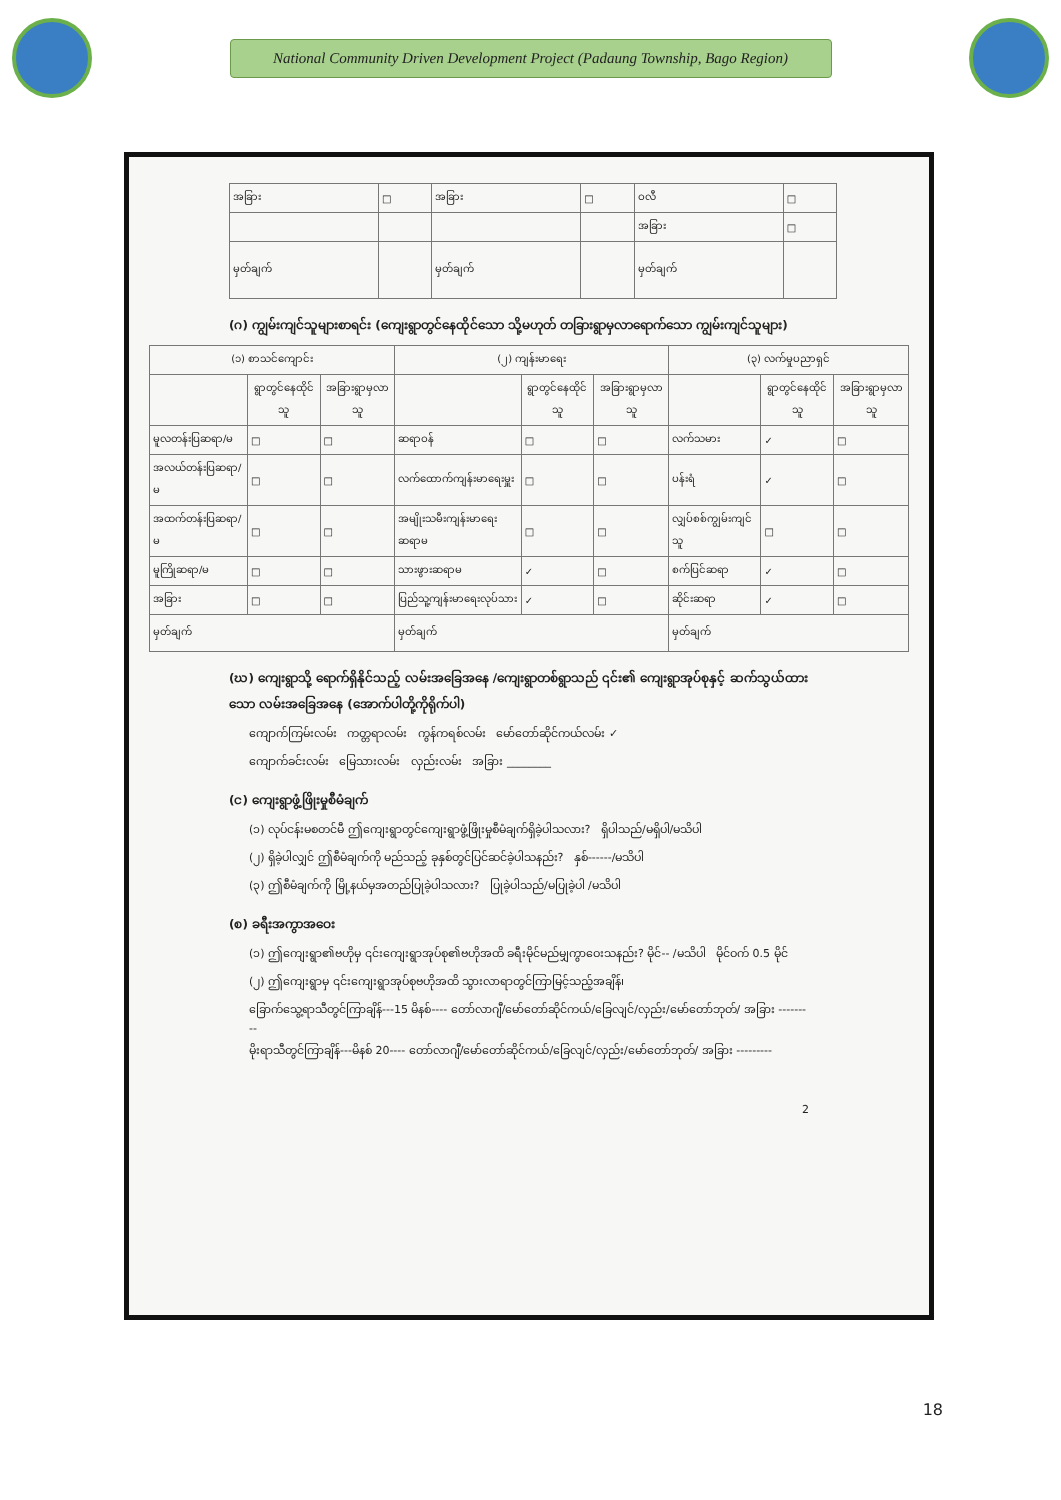National Community Driven Development Project (Padaung Township, Bago Region)
| အခြား | □ | အခြား | □ | ဝလီ | □ |
| | | | | အခြား | □ |
| မှတ်ချက် | | မှတ်ချက် | | မှတ်ချက် | |
(ဂ) ကျွမ်းကျင်သူများစာရင်း (ကျေးရွာတွင်နေထိုင်သော သို့မဟုတ် တခြားရွာမှလာရောက်သော ကျွမ်းကျင်သူများ)
| (၁) စာသင်ကျောင်း | | | (၂) ကျန်းမာရေး | | | (၃) လက်မှုပညာရှင် | | |
| --- | --- | --- | --- | --- | --- | --- | --- | --- |
| | ရွာတွင်နေထိုင်သူ | အခြားရွာမှလာသူ | | ရွာတွင်နေထိုင်သူ | အခြားရွာမှလာသူ | | ရွာတွင်နေထိုင်သူ | အခြားရွာမှလာသူ |
| မူလတန်းပြဆရာ/မ | □ | □ | ဆရာဝန် | □ | □ | လက်သမား | ✓ | □ |
| အလယ်တန်းပြဆရာ/မ | □ | □ | လက်ထောက်ကျန်းမာရေးမှူး | □ | □ | ပန်းရံ | ✓ | □ |
| အထက်တန်းပြဆရာ/မ | □ | □ | အမျိုးသမီးကျန်းမာရေးဆရာမ | □ | □ | လျှပ်စစ်ကျွမ်းကျင်သူ | □ | □ |
| မူကြိုဆရာ/မ | □ | □ | သားဖွားဆရာမ | ✓ | □ | စက်ပြင်ဆရာ | ✓ | □ |
| အခြား | □ | □ | ပြည်သူ့ကျန်းမာရေးလုပ်သား | ✓ | □ | ဆိုင်းဆရာ | ✓ | □ |
| မှတ်ချက် | | | မှတ်ချက် | | | မှတ်ချက် | | |
(ဃ) ကျေးရွာသို့ ရောက်ရှိနိုင်သည့် လမ်းအခြေအနေ /ကျေးရွာတစ်ရွာသည် ၎င်း၏ ကျေးရွာအုပ်စုနှင့် ဆက်သွယ်ထားသော လမ်းအခြေအနေ (အောက်ပါတို့ကိုရိုက်ပါ)
ကျောက်ကြမ်းလမ်း ကတ္တရာလမ်း ကွန်ကရစ်လမ်း မော်တော်ဆိုင်ကယ်လမ်း ✓
ကျောက်ခင်းလမ်း မြေသားလမ်း လှည်းလမ်း အခြား ________
(င) ကျေးရွာဖွံ့ဖြိုးမှုစီမံချက်
(၁) လုပ်ငန်းမစတင်မီ ဤကျေးရွာတွင်ကျေးရွာဖွံ့ဖြိုးမှုစီမံချက်ရှိခဲ့ပါသလား? ရှိပါသည်/မရှိပါ/မသိပါ
(၂) ရှိခဲ့ပါလျှင် ဤစီမံချက်ကို မည်သည့် ခုနှစ်တွင်ပြင်ဆင်ခဲ့ပါသနည်း? နှစ်------/မသိပါ
(၃) ဤစီမံချက်ကို မြို့နယ်မှအတည်ပြုခဲ့ပါသလား? ပြုခဲ့ပါသည်/မပြုခဲ့ပါ /မသိပါ
(စ) ခရီးအကွာအဝေး
(၁) ဤကျေးရွာ၏ဗဟိုမှ ၎င်းကျေးရွာအုပ်စု၏ဗဟိုအထိ ခရီးမိုင်မည်မျှကွာဝေးသနည်း? မိုင်-- /မသိပါ မိုင်ဝက် 0.5 မိုင်
(၂) ဤကျေးရွာမှ ၎င်းကျေးရွာအုပ်စုဗဟိုအထိ သွားလာရာတွင်ကြာမြင့်သည့်အချိန်၊
ခြောက်သွေ့ရာသီတွင်ကြာချိန်---15 မိနစ်---- တော်လာဂျီ/မော်တော်ဆိုင်ကယ်/ခြေလျင်/လှည်း/မော်တော်ဘုတ်/ အခြား ---------
မိုးရာသီတွင်ကြာချိန်---မိနစ် 20---- တော်လာဂျီ/မော်တော်ဆိုင်ကယ်/ခြေလျင်/လှည်း/မော်တော်ဘုတ်/ အခြား ---------
2
18